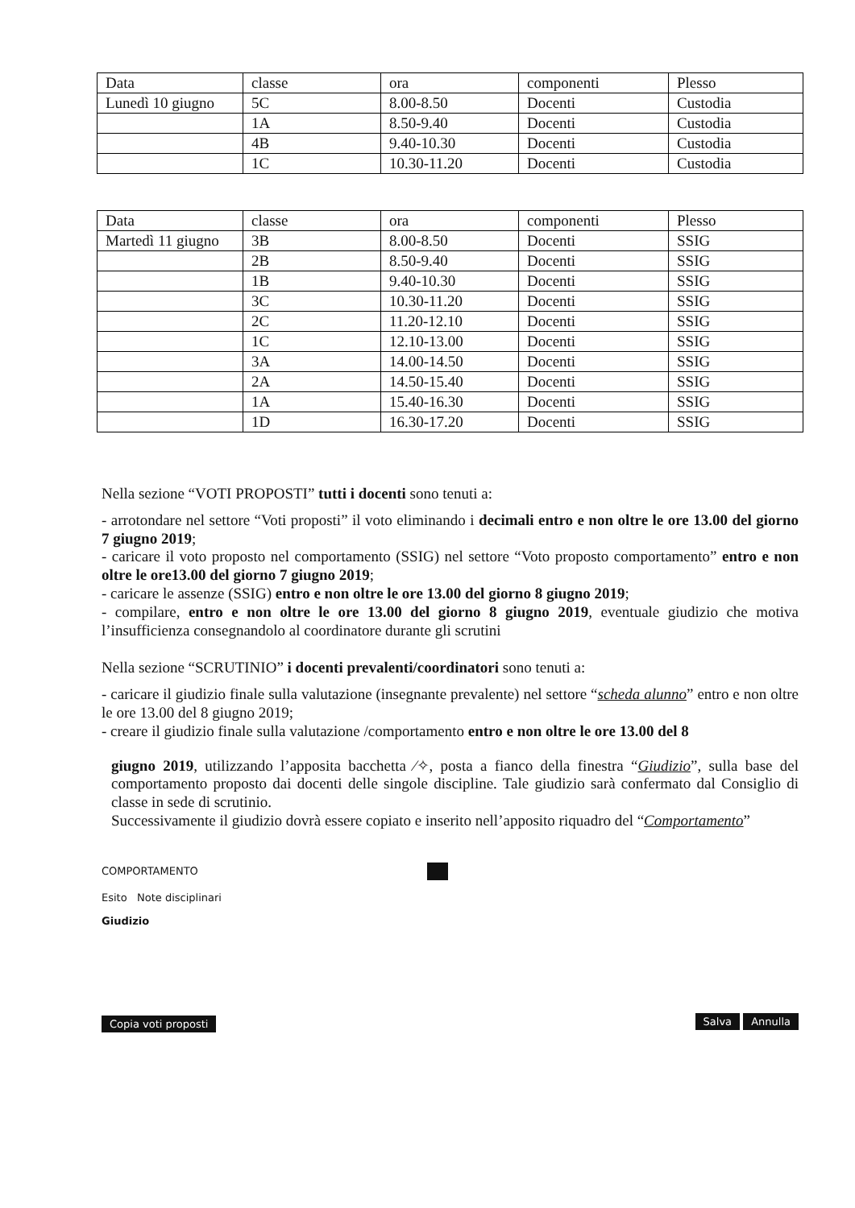| Data | classe | ora | componenti | Plesso |
| Lunedì 10 giugno | 5C | 8.00-8.50 | Docenti | Custodia |
| | 1A | 8.50-9.40 | Docenti | Custodia |
| | 4B | 9.40-10.30 | Docenti | Custodia |
| | 1C | 10.30-11.20 | Docenti | Custodia |
| Data | classe | ora | componenti | Plesso |
| Martedì 11 giugno | 3B | 8.00-8.50 | Docenti | SSIG |
| | 2B | 8.50-9.40 | Docenti | SSIG |
| | 1B | 9.40-10.30 | Docenti | SSIG |
| | 3C | 10.30-11.20 | Docenti | SSIG |
| | 2C | 11.20-12.10 | Docenti | SSIG |
| | 1C | 12.10-13.00 | Docenti | SSIG |
| | 3A | 14.00-14.50 | Docenti | SSIG |
| | 2A | 14.50-15.40 | Docenti | SSIG |
| | 1A | 15.40-16.30 | Docenti | SSIG |
| | 1D | 16.30-17.20 | Docenti | SSIG |
Nella sezione “VOTI PROPOSTI” tutti i docenti sono tenuti a:
- arrotondare nel settore “Voti proposti” il voto eliminando i decimali entro e non oltre le ore 13.00 del giorno 7 giugno 2019;
- caricare il voto proposto nel comportamento (SSIG) nel settore “Voto proposto comportamento” entro e non oltre le ore13.00 del giorno 7 giugno 2019;
- caricare le assenze (SSIG) entro e non oltre le ore 13.00 del giorno 8 giugno 2019;
- compilare, entro e non oltre le ore 13.00 del giorno 8 giugno 2019, eventuale giudizio che motiva l’insufficienza consegnandolo al coordinatore durante gli scrutini
Nella sezione “SCRUTINIO” i docenti prevalenti/coordinatori sono tenuti a:
- caricare il giudizio finale sulla valutazione (insegnante prevalente) nel settore “scheda alunno” entro e non oltre le ore 13.00 del 8 giugno 2019;
- creare il giudizio finale sulla valutazione /comportamento entro e non oltre le ore 13.00 del 8
giugno 2019, utilizzando l’apposita bacchetta ⁄✧, posta a fianco della finestra “Giudizio”, sulla base del comportamento proposto dai docenti delle singole discipline. Tale giudizio sarà confermato dal Consiglio di classe in sede di scrutinio.
Successivamente il giudizio dovrà essere copiato e inserito nell’apposito riquadro del “Comportamento”
COMPORTAMENTO
Esito Note disciplinari
Giudizio
Copia voti proposti Salva Annulla